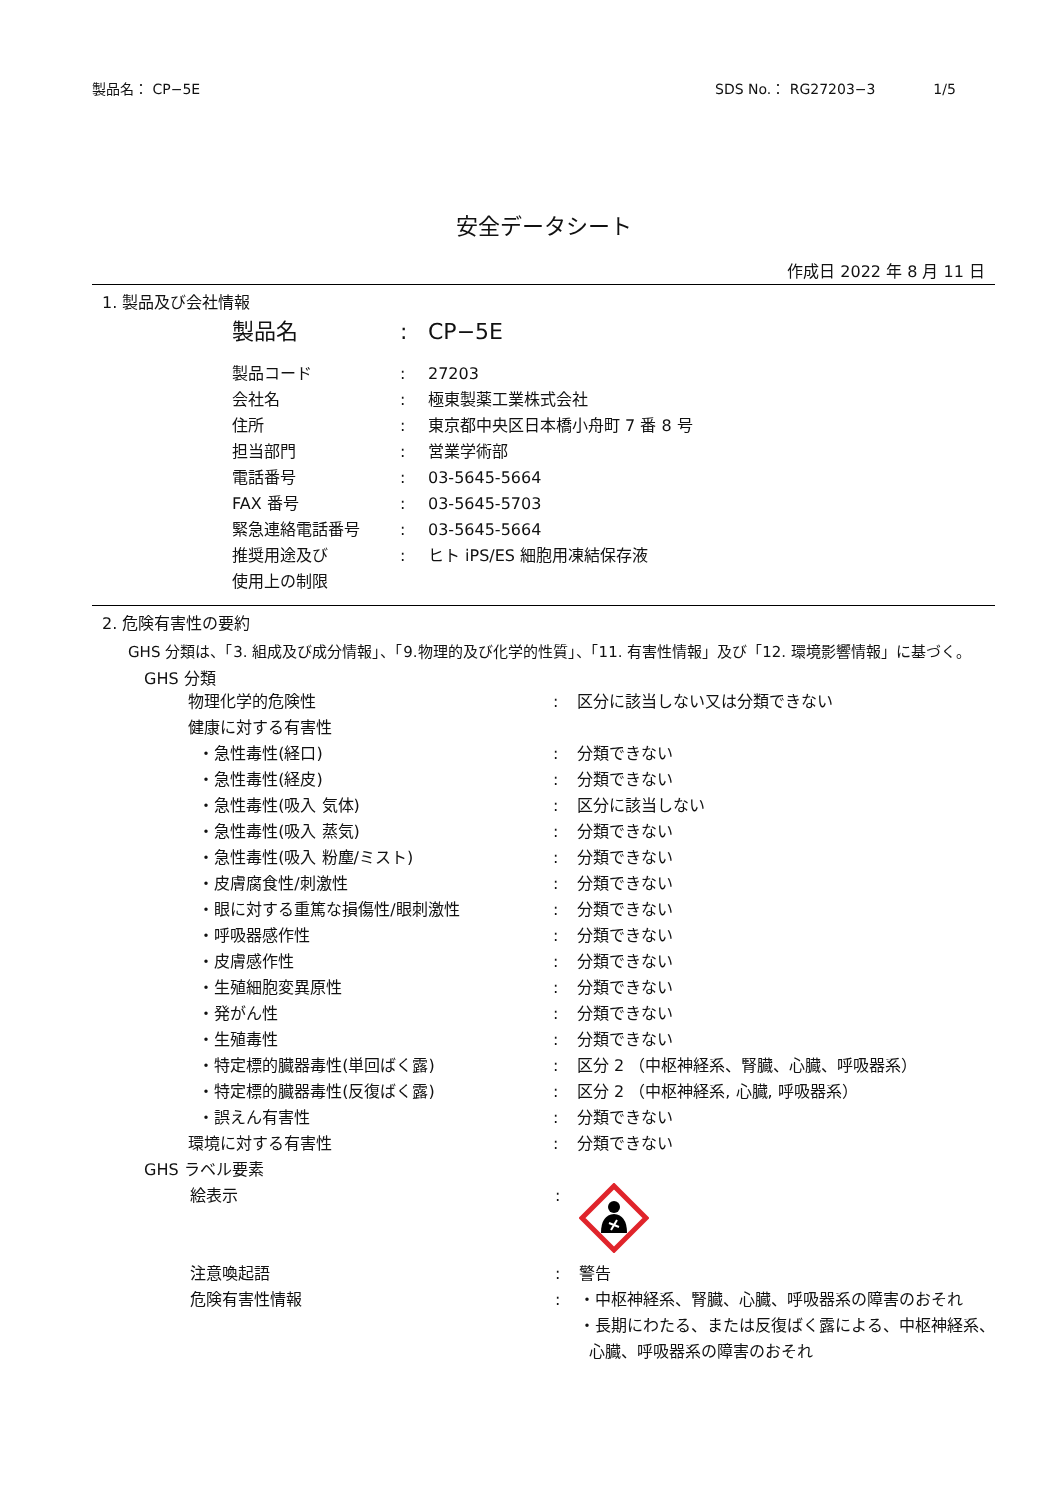製品名： CP−5E SDS No.： RG27203−3 1/5
安全データシート
作成日 2022 年 8 月 11 日
1. 製品及び会社情報
| 製品名 | : | CP−5E |
| 製品コード | : | 27203 |
| 会社名 | : | 極東製薬工業株式会社 |
| 住所 | : | 東京都中央区日本橋小舟町 7 番 8 号 |
| 担当部門 | : | 営業学術部 |
| 電話番号 | : | 03-5645-5664 |
| FAX 番号 | : | 03-5645-5703 |
| 緊急連絡電話番号 | : | 03-5645-5664 |
| 推奨用途及び 使用上の制限 | : | ヒト iPS/ES 細胞用凍結保存液 |
2. 危険有害性の要約
GHS 分類は、「3. 組成及び成分情報」、「9.物理的及び化学的性質」、「11. 有害性情報」及び「12. 環境影響情報」に基づく。
GHS 分類
| 物理化学的危険性 | : | 区分に該当しない又は分類できない |
| 健康に対する有害性 | | |
| ・急性毒性(経口) | : | 分類できない |
| ・急性毒性(経皮) | : | 分類できない |
| ・急性毒性(吸入 気体) | : | 区分に該当しない |
| ・急性毒性(吸入 蒸気) | : | 分類できない |
| ・急性毒性(吸入 粉塵/ミスト) | : | 分類できない |
| ・皮膚腐食性/刺激性 | : | 分類できない |
| ・眼に対する重篤な損傷性/眼刺激性 | : | 分類できない |
| ・呼吸器感作性 | : | 分類できない |
| ・皮膚感作性 | : | 分類できない |
| ・生殖細胞変異原性 | : | 分類できない |
| ・発がん性 | : | 分類できない |
| ・生殖毒性 | : | 分類できない |
| ・特定標的臓器毒性(単回ばく露) | : | 区分 2 （中枢神経系、腎臓、心臓、呼吸器系） |
| ・特定標的臓器毒性(反復ばく露) | : | 区分 2 （中枢神経系, 心臓, 呼吸器系） |
| ・誤えん有害性 | : | 分類できない |
| 環境に対する有害性 | : | 分類できない |
GHS ラベル要素
| 絵表示 | : | |
| 注意喚起語 | : | 警告 |
| 危険有害性情報 | : | ・中枢神経系、腎臓、心臓、呼吸器系の障害のおそれ ・長期にわたる、または反復ばく露による、中枢神経系、 心臓、呼吸器系の障害のおそれ |